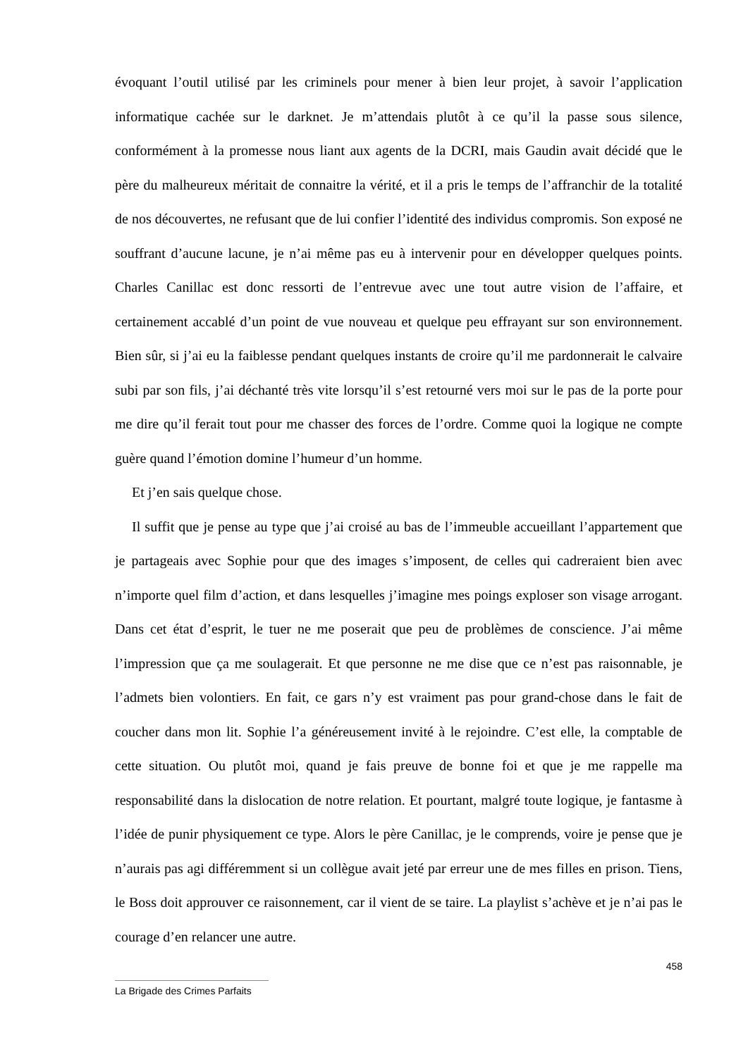évoquant l’outil utilisé par les criminels pour mener à bien leur projet, à savoir l’application informatique cachée sur le darknet. Je m’attendais plutôt à ce qu’il la passe sous silence, conformément à la promesse nous liant aux agents de la DCRI, mais Gaudin avait décidé que le père du malheureux méritait de connaitre la vérité, et il a pris le temps de l’affranchir de la totalité de nos découvertes, ne refusant que de lui confier l’identité des individus compromis. Son exposé ne souffrant d’aucune lacune, je n’ai même pas eu à intervenir pour en développer quelques points. Charles Canillac est donc ressorti de l’entrevue avec une tout autre vision de l’affaire, et certainement accablé d’un point de vue nouveau et quelque peu effrayant sur son environnement. Bien sûr, si j’ai eu la faiblesse pendant quelques instants de croire qu’il me pardonnerait le calvaire subi par son fils, j’ai déchanté très vite lorsqu’il s’est retourné vers moi sur le pas de la porte pour me dire qu’il ferait tout pour me chasser des forces de l’ordre. Comme quoi la logique ne compte guère quand l’émotion domine l’humeur d’un homme.
Et j’en sais quelque chose.
Il suffit que je pense au type que j’ai croisé au bas de l’immeuble accueillant l’appartement que je partageais avec Sophie pour que des images s’imposent, de celles qui cadreraient bien avec n’importe quel film d’action, et dans lesquelles j’imagine mes poings exploser son visage arrogant. Dans cet état d’esprit, le tuer ne me poserait que peu de problèmes de conscience. J’ai même l’impression que ça me soulagerait. Et que personne ne me dise que ce n’est pas raisonnable, je l’admets bien volontiers. En fait, ce gars n’y est vraiment pas pour grand-chose dans le fait de coucher dans mon lit. Sophie l’a généreusement invité à le rejoindre. C’est elle, la comptable de cette situation. Ou plutôt moi, quand je fais preuve de bonne foi et que je me rappelle ma responsabilité dans la dislocation de notre relation. Et pourtant, malgré toute logique, je fantasme à l’idée de punir physiquement ce type. Alors le père Canillac, je le comprends, voire je pense que je n’aurais pas agi différemment si un collègue avait jeté par erreur une de mes filles en prison. Tiens, le Boss doit approuver ce raisonnement, car il vient de se taire. La playlist s’achève et je n’ai pas le courage d’en relancer une autre.
458
La Brigade des Crimes Parfaits